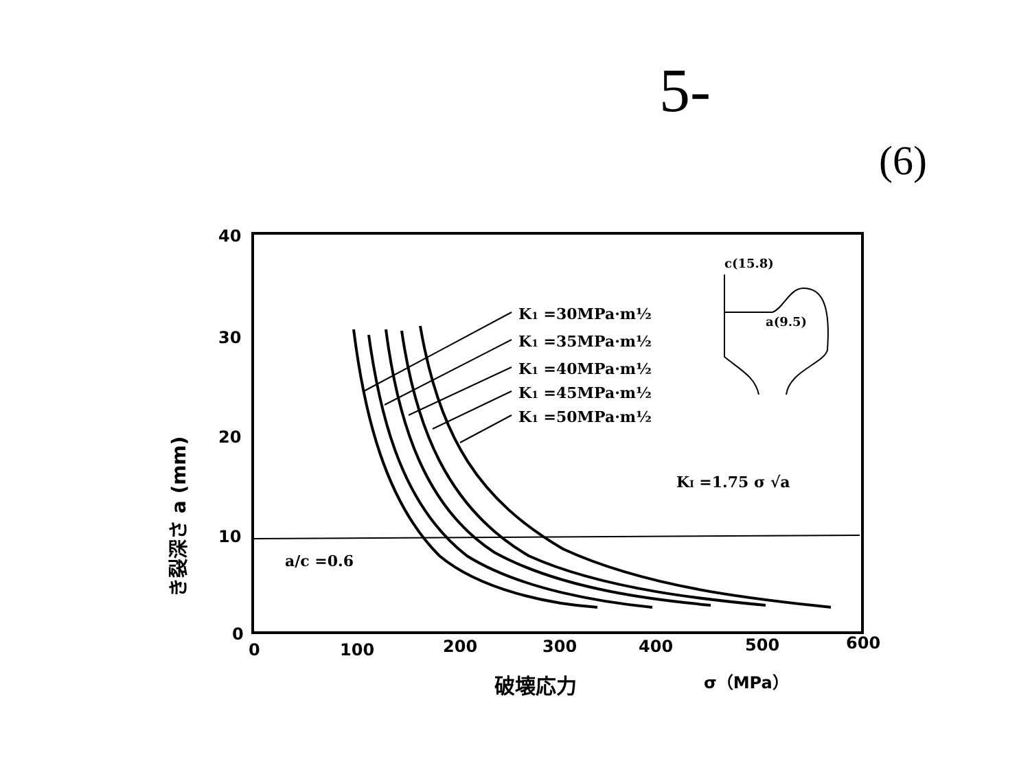5-
(6)
40
30
20
10
0
0
100
200
300
400
500
600
K1 =30MPa·m½
K1 =35MPa·m½
K1 =40MPa·m½
K1 =45MPa·m½
K1 =50MPa·m½
KI =1.75 σ √a
a/c =0.6
c(15.8)
a(9.5)
破壊応力
σ（MPa）
き裂深さ a (mm)